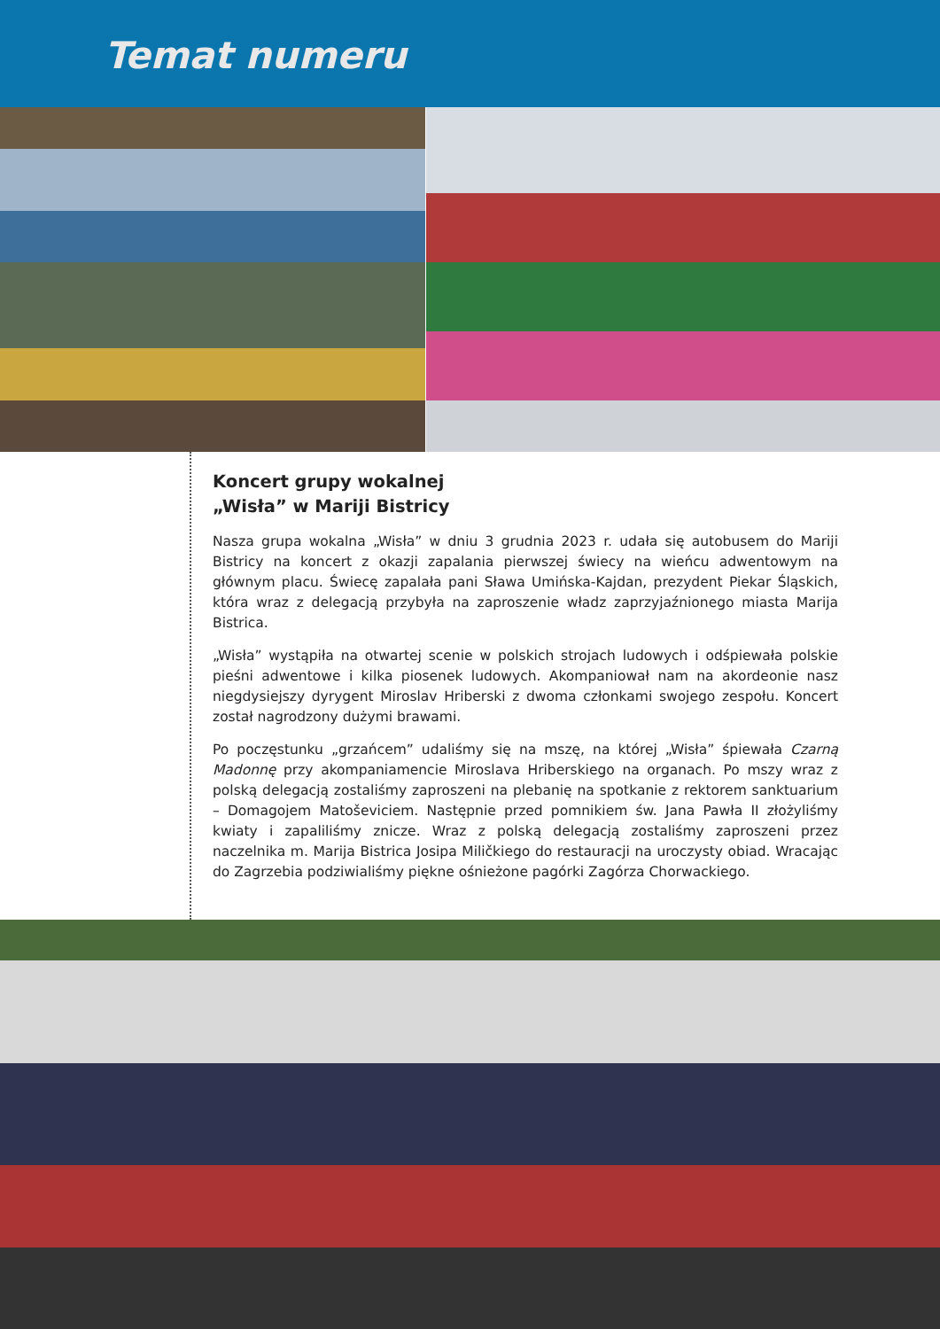Temat numeru
Koncert grupy wokalnej
„Wisła” w Mariji Bistricy
Nasza grupa wokalna „Wisła” w dniu 3 grudnia 2023 r. udała się autobusem do Mariji Bistricy na koncert z okazji zapalania pierwszej świecy na wieńcu adwentowym na głównym placu. Świecę zapalała pani Sława Umińska-Kajdan, prezydent Piekar Śląskich, która wraz z delegacją przybyła na zaproszenie władz zaprzyjaźnionego miasta Marija Bistrica.
„Wisła” wystąpiła na otwartej scenie w polskich strojach ludowych i odśpiewała polskie pieśni adwentowe i kilka piosenek ludowych. Akompaniował nam na akordeonie nasz niegdysiejszy dyrygent Miroslav Hriberski z dwoma członkami swojego zespołu. Koncert został nagrodzony dużymi brawami.
Po poczęstunku „grzańcem” udaliśmy się na mszę, na której „Wisła” śpiewała Czarną Madonnę przy akompaniamencie Miroslava Hriberskiego na organach. Po mszy wraz z polską delegacją zostaliśmy zaproszeni na plebanię na spotkanie z rektorem sanktuarium – Domagojem Matoševiciem. Następnie przed pomnikiem św. Jana Pawła II złożyliśmy kwiaty i zapaliliśmy znicze. Wraz z polską delegacją zostaliśmy zaproszeni przez naczelnika m. Marija Bistrica Josipa Miličkiego do restauracji na uroczysty obiad. Wracając do Zagrzebia podziwialiśmy piękne ośnieżone pagórki Zagórza Chorwackiego.